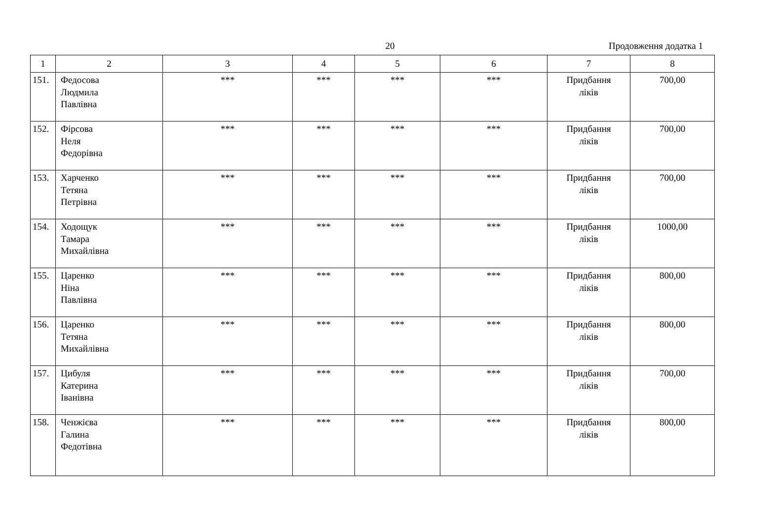20 Продовження додатка 1
| 1 | 2 | 3 | 4 | 5 | 6 | 7 | 8 |
| --- | --- | --- | --- | --- | --- | --- | --- |
| 151. | Федосова Людмила Павлівна | *** | *** | *** | *** | Придбання ліків | 700,00 |
| 152. | Фірсова Неля Федорівна | *** | *** | *** | *** | Придбання ліків | 700,00 |
| 153. | Харченко Тетяна Петрівна | *** | *** | *** | *** | Придбання ліків | 700,00 |
| 154. | Ходощук Тамара Михайлівна | *** | *** | *** | *** | Придбання ліків | 1000,00 |
| 155. | Царенко Ніна Павлівна | *** | *** | *** | *** | Придбання ліків | 800,00 |
| 156. | Царенко Тетяна Михайлівна | *** | *** | *** | *** | Придбання ліків | 800,00 |
| 157. | Цибуля Катерина Іванівна | *** | *** | *** | *** | Придбання ліків | 700,00 |
| 158. | Ченжієва Галина Федотівна | *** | *** | *** | *** | Придбання ліків | 800,00 |